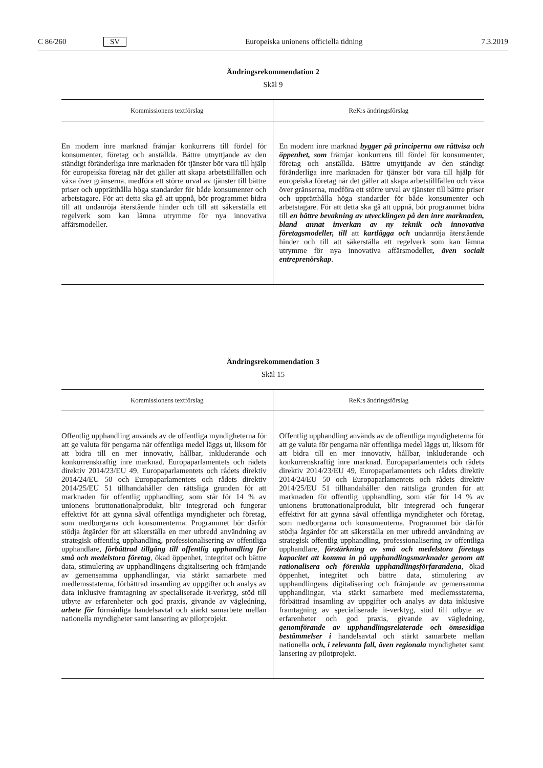C 86/260 SV Europeiska unionens officiella tidning 7.3.2019
Ändringsrekommendation 2
Skäl 9
| Kommissionens textförslag | ReK:s ändringsförslag |
| --- | --- |
| En modern inre marknad främjar konkurrens till fördel för konsumenter, företag och anställda. Bättre utnyttjande av den ständigt föränderliga inre marknaden för tjänster bör vara till hjälp för europeiska företag när det gäller att skapa arbetstillfällen och växa över gränserna, medföra ett större urval av tjänster till bättre priser och upprätthålla höga standarder för både konsumenter och arbetstagare. För att detta ska gå att uppnå, bör programmet bidra till att undanröja återstående hinder och till att säkerställa ett regelverk som kan lämna utrymme för nya innovativa affärsmodeller. | En modern inre marknad bygger på principerna om rättvisa och öppenhet, som främjar konkurrens till fördel för konsumenter, företag och anställda. Bättre utnyttjande av den ständigt föränderliga inre marknaden för tjänster bör vara till hjälp för europeiska företag när det gäller att skapa arbetstillfällen och växa över gränserna, medföra ett större urval av tjänster till bättre priser och upprätthålla höga standarder för både konsumenter och arbetstagare. För att detta ska gå att uppnå, bör programmet bidra till en bättre bevakning av utvecklingen på den inre marknaden, bland annat inverkan av ny teknik och innovativa företagsmodeller, till att kartlägga och undanröja återstående hinder och till att säkerställa ett regelverk som kan lämna utrymme för nya innovativa affärsmodeller , även socialt entreprenörskap . |
Ändringsrekommendation 3
Skäl 15
| Kommissionens textförslag | ReK:s ändringsförslag |
| --- | --- |
| Offentlig upphandling används av de offentliga myndigheterna för att ge valuta för pengarna när offentliga medel läggs ut, liksom för att bidra till en mer innovativ, hållbar, inkluderande och konkurrenskraftig inre marknad. Europaparlamentets och rådets direktiv 2014/23/EU 49, Europaparlamentets och rådets direktiv 2014/24/EU 50 och Europaparlamentets och rådets direktiv 2014/25/EU 51 tillhandahåller den rättsliga grunden för att marknaden för offentlig upphandling, som står för 14 % av unionens bruttonationalprodukt, blir integrerad och fungerar effektivt för att gynna såväl offentliga myndigheter och företag, som medborgarna och konsumenterna. Programmet bör därför stödja åtgärder för att säkerställa en mer utbredd användning av strategisk offentlig upphandling, professionalisering av offentliga upphandlare, förbättrad tillgång till offentlig upphandling för små och medelstora företag , ökad öppenhet, integritet och bättre data, stimulering av upphandlingens digitalisering och främjande av gemensamma upphandlingar, via stärkt samarbete med medlemsstaterna, förbättrad insamling av uppgifter och analys av data inklusive framtagning av specialiserade it-verktyg, stöd till utbyte av erfarenheter och god praxis, givande av vägledning, arbete för förmånliga handelsavtal och stärkt samarbete mellan nationella myndigheter samt lansering av pilotprojekt. | Offentlig upphandling används av de offentliga myndigheterna för att ge valuta för pengarna när offentliga medel läggs ut, liksom för att bidra till en mer innovativ, hållbar, inkluderande och konkurrenskraftig inre marknad. Europaparlamentets och rådets direktiv 2014/23/EU 49, Europaparlamentets och rådets direktiv 2014/24/EU 50 och Europaparlamentets och rådets direktiv 2014/25/EU 51 tillhandahåller den rättsliga grunden för att marknaden för offentlig upphandling, som står för 14 % av unionens bruttonationalprodukt, blir integrerad och fungerar effektivt för att gynna såväl offentliga myndigheter och företag, som medborgarna och konsumenterna. Programmet bör därför stödja åtgärder för att säkerställa en mer utbredd användning av strategisk offentlig upphandling, professionalisering av offentliga upphandlare, förstärkning av små och medelstora företags kapacitet att komma in på upphandlingsmarknader genom att rationalisera och förenkla upphandlingsförfarandena , ökad öppenhet, integritet och bättre data, stimulering av upphandlingens digitalisering och främjande av gemensamma upphandlingar, via stärkt samarbete med medlemsstaterna, förbättrad insamling av uppgifter och analys av data inklusive framtagning av specialiserade it-verktyg, stöd till utbyte av erfarenheter och god praxis, givande av vägledning, genomförande av upphandlingsrelaterade och ömsesidiga bestämmelser i handelsavtal och stärkt samarbete mellan nationella och, i relevanta fall, även regionala myndigheter samt lansering av pilotprojekt. |